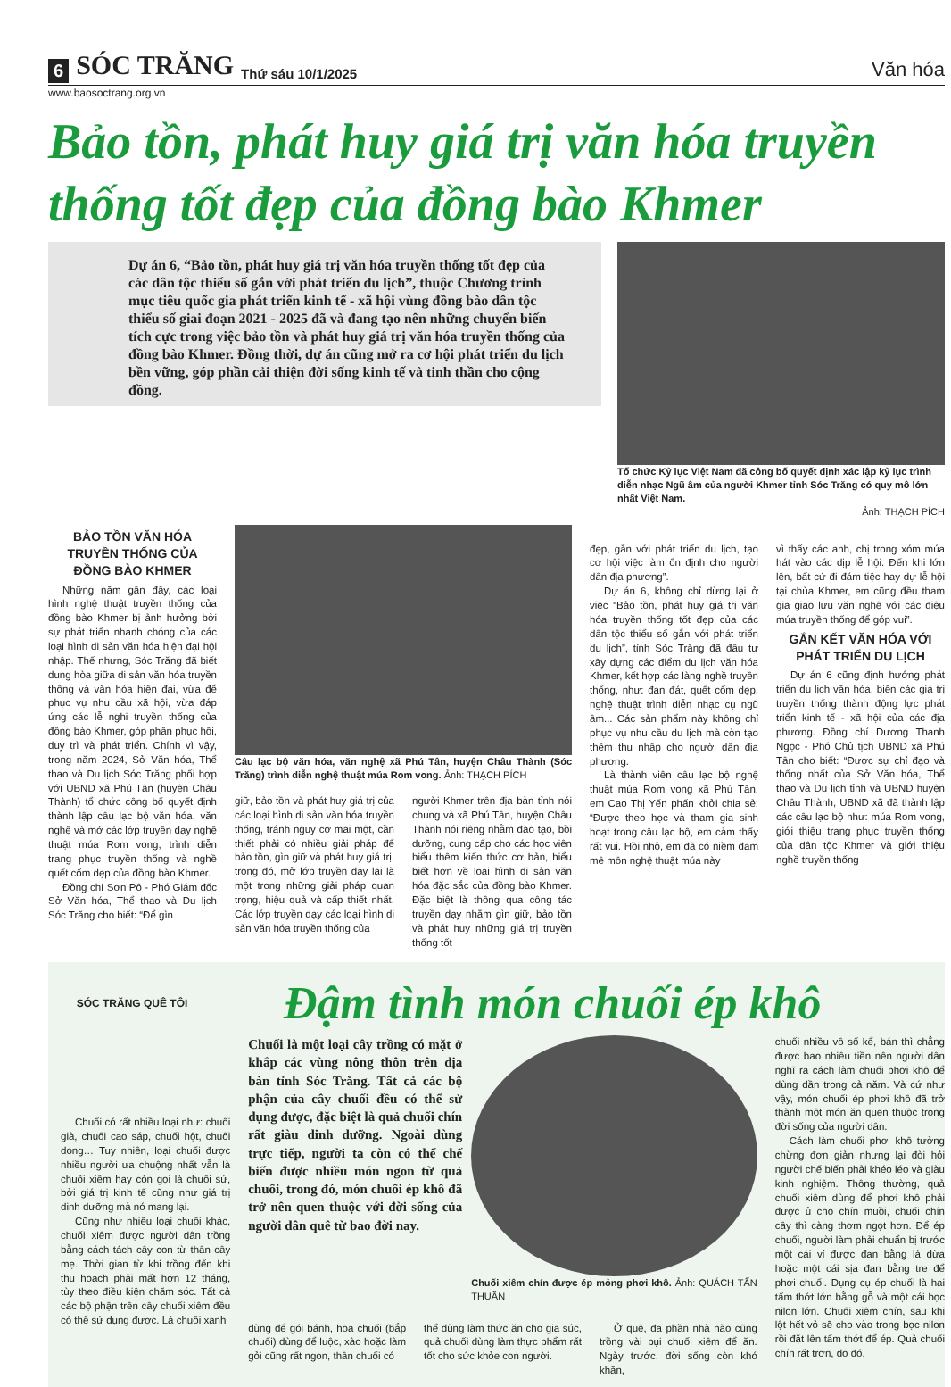6 SÓC TRĂNG Thứ sáu 10/1/2025 Văn hóa
www.baosoctrang.org.vn
Bảo tồn, phát huy giá trị văn hóa truyền thống tốt đẹp của đồng bào Khmer
Dự án 6, “Bảo tồn, phát huy giá trị văn hóa truyền thống tốt đẹp của các dân tộc thiểu số gắn với phát triển du lịch”, thuộc Chương trình mục tiêu quốc gia phát triển kinh tế - xã hội vùng đồng bào dân tộc thiểu số giai đoạn 2021 - 2025 đã và đang tạo nên những chuyển biến tích cực trong việc bảo tồn và phát huy giá trị văn hóa truyền thống của đồng bào Khmer. Đồng thời, dự án cũng mở ra cơ hội phát triển du lịch bền vững, góp phần cải thiện đời sống kinh tế và tinh thần cho cộng đồng.
Tổ chức Kỷ lục Việt Nam đã công bố quyết định xác lập kỷ lục trình diễn nhạc Ngũ âm của người Khmer tỉnh Sóc Trăng có quy mô lớn nhất Việt Nam.
Ảnh: THẠCH PÍCH
BẢO TỒN VĂN HÓA TRUYỀN THỐNG CỦA ĐỒNG BÀO KHMER
Những năm gần đây, các loại hình nghệ thuật truyền thống của đồng bào Khmer bị ảnh hưởng bởi sự phát triển nhanh chóng của các loại hình di sản văn hóa hiện đại hội nhập. Thế nhưng, Sóc Trăng đã biết dung hòa giữa di sản văn hóa truyền thống và văn hóa hiện đại, vừa để phục vụ nhu cầu xã hội, vừa đáp ứng các lễ nghi truyền thống của đồng bào Khmer, góp phần phục hồi, duy trì và phát triển. Chính vì vậy, trong năm 2024, Sở Văn hóa, Thể thao và Du lịch Sóc Trăng phối hợp với UBND xã Phú Tân (huyện Châu Thành) tổ chức công bố quyết định thành lập câu lạc bộ văn hóa, văn nghệ và mở các lớp truyền dạy nghệ thuật múa Rom vong, trình diễn trang phục truyền thống và nghề quết cốm dẹp của đồng bào Khmer.
Đồng chí Sơn Pô - Phó Giám đốc Sở Văn hóa, Thể thao và Du lịch Sóc Trăng cho biết: “Để gìn
Câu lạc bộ văn hóa, văn nghệ xã Phú Tân, huyện Châu Thành (Sóc Trăng) trình diễn nghệ thuật múa Rom vong. Ảnh: THẠCH PÍCH
giữ, bảo tồn và phát huy giá trị của các loại hình di sản văn hóa truyền thống, tránh nguy cơ mai một, cần thiết phải có nhiều giải pháp để bảo tồn, gìn giữ và phát huy giá trị, trong đó, mở lớp truyền dạy lại là một trong những giải pháp quan trọng, hiệu quả và cấp thiết nhất. Các lớp truyền dạy các loại hình di sản văn hóa truyền thống của
người Khmer trên địa bàn tỉnh nói chung và xã Phú Tân, huyện Châu Thành nói riêng nhằm đào tạo, bồi dưỡng, cung cấp cho các học viên hiểu thêm kiến thức cơ bản, hiểu biết hơn về loại hình di sản văn hóa đặc sắc của đồng bào Khmer. Đặc biệt là thông qua công tác truyền dạy nhằm gìn giữ, bảo tồn và phát huy những giá trị truyền thống tốt
đẹp, gắn với phát triển du lịch, tạo cơ hội việc làm ổn định cho người dân địa phương”.
Dự án 6, không chỉ dừng lại ở việc “Bảo tồn, phát huy giá trị văn hóa truyền thống tốt đẹp của các dân tộc thiểu số gắn với phát triển du lịch”, tỉnh Sóc Trăng đã đầu tư xây dựng các điểm du lịch văn hóa Khmer, kết hợp các làng nghề truyền thống, như: đan đát, quết cốm dẹp, nghệ thuật trình diễn nhạc cụ ngũ âm... Các sản phẩm này không chỉ phục vụ nhu cầu du lịch mà còn tạo thêm thu nhập cho người dân địa phương.
Là thành viên câu lạc bộ nghệ thuật múa Rom vong xã Phú Tân, em Cao Thị Yến phấn khởi chia sẻ: “Được theo học và tham gia sinh hoạt trong câu lạc bộ, em cảm thấy rất vui. Hồi nhỏ, em đã có niềm đam mê môn nghệ thuật múa này
vì thấy các anh, chị trong xóm múa hát vào các dịp lễ hội. Đến khi lớn lên, bất cứ đi đám tiệc hay dự lễ hội tại chùa Khmer, em cũng đều tham gia giao lưu văn nghệ với các điệu múa truyền thống để góp vui”.
GẮN KẾT VĂN HÓA VỚI PHÁT TRIỂN DU LỊCH
Dự án 6 cũng định hướng phát triển du lịch văn hóa, biến các giá trị truyền thống thành động lực phát triển kinh tế - xã hội của các địa phương. Đồng chí Dương Thanh Ngọc - Phó Chủ tịch UBND xã Phú Tân cho biết: “Được sự chỉ đạo và thống nhất của Sở Văn hóa, Thể thao và Du lịch tỉnh và UBND huyện Châu Thành, UBND xã đã thành lập các câu lạc bộ như: múa Rom vong, giới thiệu trang phục truyền thống của dân tộc Khmer và giới thiệu nghề truyền thống
SÓC TRĂNG QUÊ TÔI
Đậm tình món chuối ép khô
Chuối có rất nhiều loại như: chuối già, chuối cao sáp, chuối hột, chuối dong… Tuy nhiên, loại chuối được nhiều người ưa chuộng nhất vẫn là chuối xiêm hay còn gọi là chuối sứ, bởi giá trị kinh tế cũng như giá trị dinh dưỡng mà nó mang lại.
Cũng như nhiều loại chuối khác, chuối xiêm được người dân trồng bằng cách tách cây con từ thân cây mẹ. Thời gian từ khi trồng đến khi thu hoạch phải mất hơn 12 tháng, tùy theo điều kiện chăm sóc. Tất cả các bộ phận trên cây chuối xiêm đều có thể sử dụng được. Lá chuối xanh
Chuối là một loại cây trồng có mặt ở khắp các vùng nông thôn trên địa bàn tỉnh Sóc Trăng. Tất cả các bộ phận của cây chuối đều có thể sử dụng được, đặc biệt là quả chuối chín rất giàu dinh dưỡng. Ngoài dùng trực tiếp, người ta còn có thể chế biến được nhiều món ngon từ quả chuối, trong đó, món chuối ép khô đã trở nên quen thuộc với đời sống của người dân quê từ bao đời nay.
Chuối xiêm chín được ép mỏng phơi khô. Ảnh: QUÁCH TẤN THUẦN
dùng để gói bánh, hoa chuối (bắp chuối) dùng để luộc, xào hoặc làm gỏi cũng rất ngon, thân chuối có
thể dùng làm thức ăn cho gia súc, quả chuối dùng làm thực phẩm rất tốt cho sức khỏe con người.
Ở quê, đa phần nhà nào cũng trồng vài bụi chuối xiêm để ăn. Ngày trước, đời sống còn khó khăn,
chuối nhiều vô số kể, bán thì chẳng được bao nhiêu tiền nên người dân nghĩ ra cách làm chuối phơi khô để dùng dần trong cả năm. Và cứ như vậy, món chuối ép phơi khô đã trở thành một món ăn quen thuộc trong đời sống của người dân.
Cách làm chuối phơi khô tưởng chừng đơn giản nhưng lại đòi hỏi người chế biến phải khéo léo và giàu kinh nghiệm. Thông thường, quả chuối xiêm dùng để phơi khô phải được ủ cho chín muồi, chuối chín cây thì càng thơm ngọt hơn. Để ép chuối, người làm phải chuẩn bị trước một cái vỉ được đan bằng lá dừa hoặc một cái sịa đan bằng tre để phơi chuối. Dụng cụ ép chuối là hai tấm thớt lớn bằng gỗ và một cái bọc nilon lớn. Chuối xiêm chín, sau khi lột hết vỏ sẽ cho vào trong bọc nilon rồi đặt lên tấm thớt để ép. Quả chuối chín rất trơn, do đó,